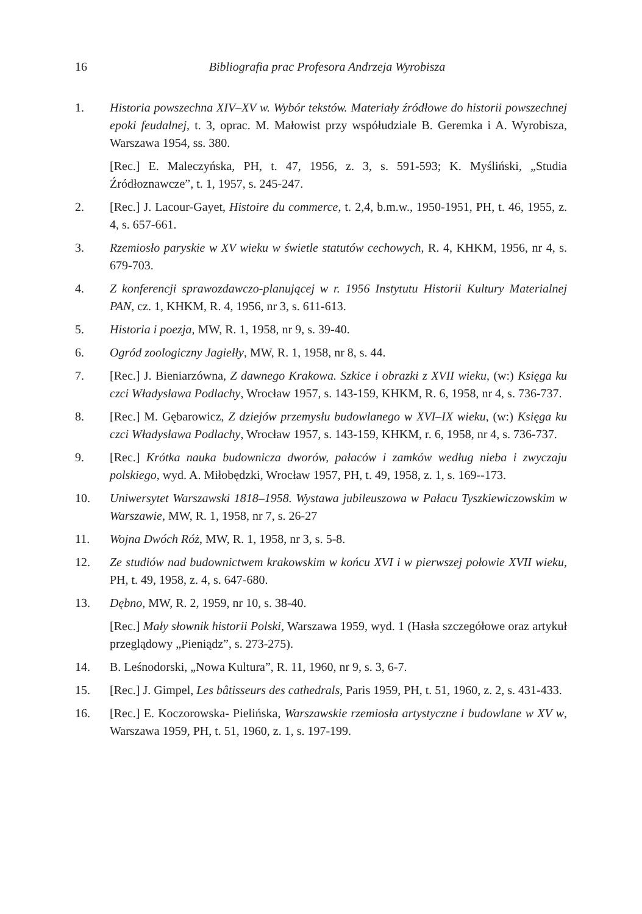16 Bibliografia prac Profesora Andrzeja Wyrobisza
1. Historia powszechna XIV–XV w. Wybór tekstów. Materiały źródłowe do historii powszechnej epoki feudalnej, t. 3, oprac. M. Małowist przy współudziale B. Geremka i A. Wyrobisza, Warszawa 1954, ss. 380.
[Rec.] E. Maleczyńska, PH, t. 47, 1956, z. 3, s. 591-593; K. Myśliński, „Studia Źródłoznawcze”, t. 1, 1957, s. 245-247.
2. [Rec.] J. Lacour-Gayet, Histoire du commerce, t. 2,4, b.m.w., 1950-1951, PH, t. 46, 1955, z. 4, s. 657-661.
3. Rzemiosło paryskie w XV wieku w świetle statutów cechowych, R. 4, KHKM, 1956, nr 4, s. 679-703.
4. Z konferencji sprawozdawczo-planującej w r. 1956 Instytutu Historii Kultury Materialnej PAN, cz. 1, KHKM, R. 4, 1956, nr 3, s. 611-613.
5. Historia i poezja, MW, R. 1, 1958, nr 9, s. 39-40.
6. Ogród zoologiczny Jagiełły, MW, R. 1, 1958, nr 8, s. 44.
7. [Rec.] J. Bieniarzówna, Z dawnego Krakowa. Szkice i obrazki z XVII wieku, (w:) Księga ku czci Władysława Podlachy, Wrocław 1957, s. 143-159, KHKM, R. 6, 1958, nr 4, s. 736-737.
8. [Rec.] M. Gębarowicz, Z dziejów przemysłu budowlanego w XVI–IX wieku, (w:) Księga ku czci Władysława Podlachy, Wrocław 1957, s. 143-159, KHKM, r. 6, 1958, nr 4, s. 736-737.
9. [Rec.] Krótka nauka budownicza dworów, pałaców i zamków według nieba i zwyczaju polskiego, wyd. A. Miłobędzki, Wrocław 1957, PH, t. 49, 1958, z. 1, s. 169--173.
10. Uniwersytet Warszawski 1818–1958. Wystawa jubileuszowa w Pałacu Tyszkiewiczowskim w Warszawie, MW, R. 1, 1958, nr 7, s. 26-27
11. Wojna Dwóch Róż, MW, R. 1, 1958, nr 3, s. 5-8.
12. Ze studiów nad budownictwem krakowskim w końcu XVI i w pierwszej połowie XVII wieku, PH, t. 49, 1958, z. 4, s. 647-680.
13. Dębno, MW, R. 2, 1959, nr 10, s. 38-40.
[Rec.] Mały słownik historii Polski, Warszawa 1959, wyd. 1 (Hasła szczegółowe oraz artykuł przeglądowy „Pieniądz”, s. 273-275).
14. B. Leśnodorski, „Nowa Kultura”, R. 11, 1960, nr 9, s. 3, 6-7.
15. [Rec.] J. Gimpel, Les bâtisseurs des cathedrals, Paris 1959, PH, t. 51, 1960, z. 2, s. 431-433.
16. [Rec.] E. Koczorowska- Pielińska, Warszawskie rzemiosła artystyczne i budowlane w XV w, Warszawa 1959, PH, t. 51, 1960, z. 1, s. 197-199.